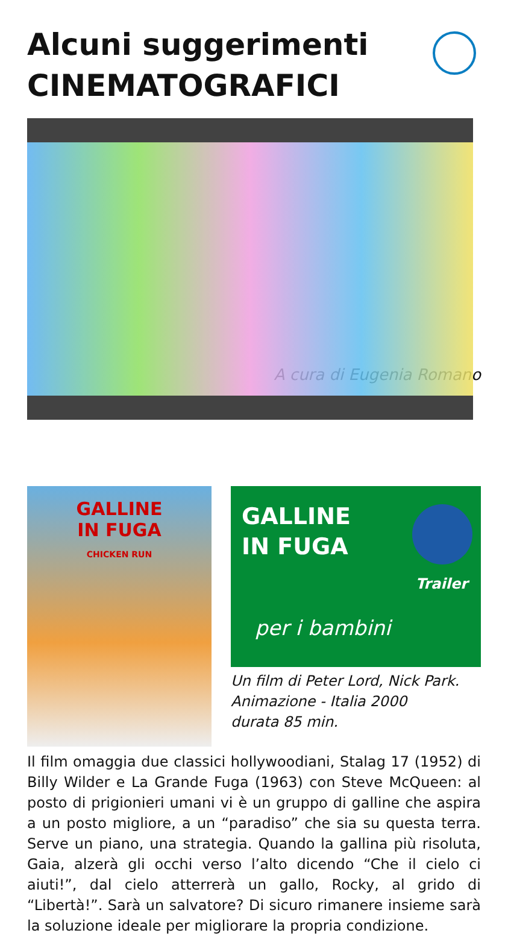Alcuni suggerimenti
CINEMATOGRAFICI
A cura di Eugenia Romano
GALLINE
IN FUGA
CHICKEN RUN
GALLINE
IN FUGA
Trailer
per i bambini
Un film di Peter Lord, Nick Park.
Animazione - Italia 2000
durata 85 min.
Il film omaggia due classici hollywoodiani, Stalag 17 (1952) di Billy Wilder e La Grande Fuga (1963) con Steve McQueen: al posto di prigionieri umani vi è un gruppo di galline che aspira a un posto migliore, a un “paradiso” che sia su questa terra. Serve un piano, una strategia. Quando la gallina più risoluta, Gaia, alzerà gli occhi verso l’alto dicendo “Che il cielo ci aiuti!”, dal cielo atterrerà un gallo, Rocky, al grido di “Libertà!”. Sarà un salvatore? Di sicuro rimanere insieme sarà la soluzione ideale per migliorare la propria condizione.